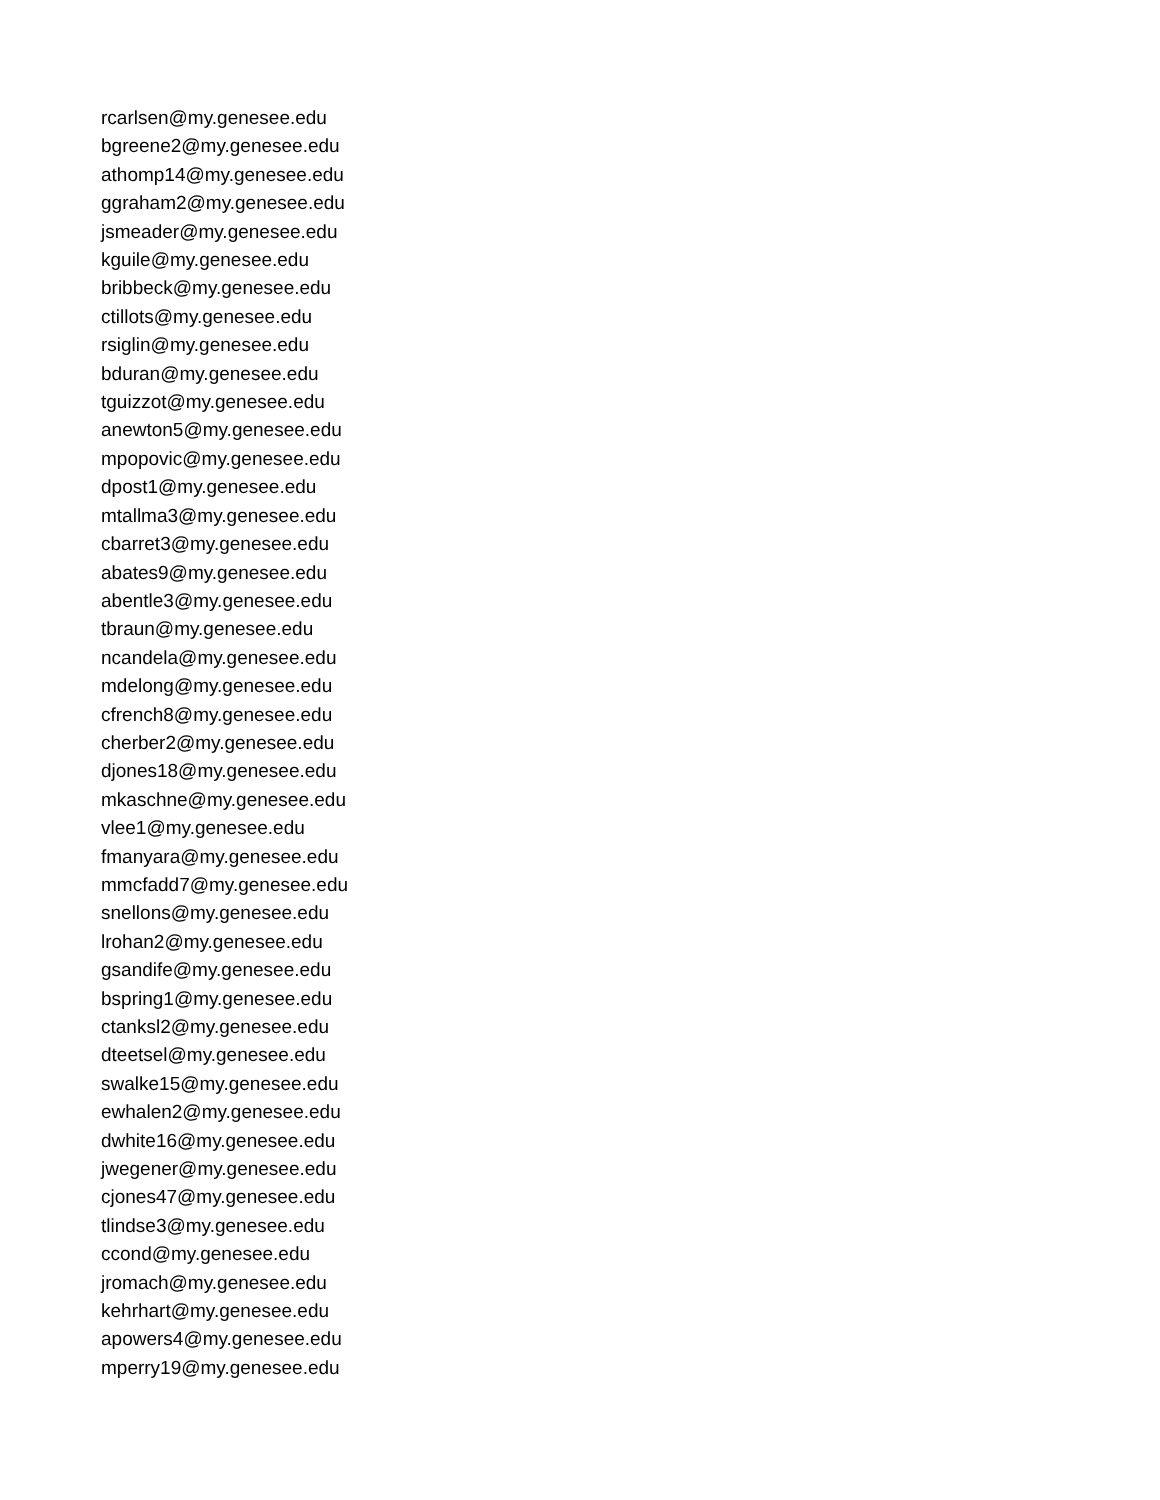rcarlsen@my.genesee.edu
bgreene2@my.genesee.edu
athomp14@my.genesee.edu
ggraham2@my.genesee.edu
jsmeader@my.genesee.edu
kguile@my.genesee.edu
bribbeck@my.genesee.edu
ctillots@my.genesee.edu
rsiglin@my.genesee.edu
bduran@my.genesee.edu
tguizzot@my.genesee.edu
anewton5@my.genesee.edu
mpopovic@my.genesee.edu
dpost1@my.genesee.edu
mtallma3@my.genesee.edu
cbarret3@my.genesee.edu
abates9@my.genesee.edu
abentle3@my.genesee.edu
tbraun@my.genesee.edu
ncandela@my.genesee.edu
mdelong@my.genesee.edu
cfrench8@my.genesee.edu
cherber2@my.genesee.edu
djones18@my.genesee.edu
mkaschne@my.genesee.edu
vlee1@my.genesee.edu
fmanyara@my.genesee.edu
mmcfadd7@my.genesee.edu
snellons@my.genesee.edu
lrohan2@my.genesee.edu
gsandife@my.genesee.edu
bspring1@my.genesee.edu
ctanksl2@my.genesee.edu
dteetsel@my.genesee.edu
swalke15@my.genesee.edu
ewhalen2@my.genesee.edu
dwhite16@my.genesee.edu
jwegener@my.genesee.edu
cjones47@my.genesee.edu
tlindse3@my.genesee.edu
ccond@my.genesee.edu
jromach@my.genesee.edu
kehrhart@my.genesee.edu
apowers4@my.genesee.edu
mperry19@my.genesee.edu